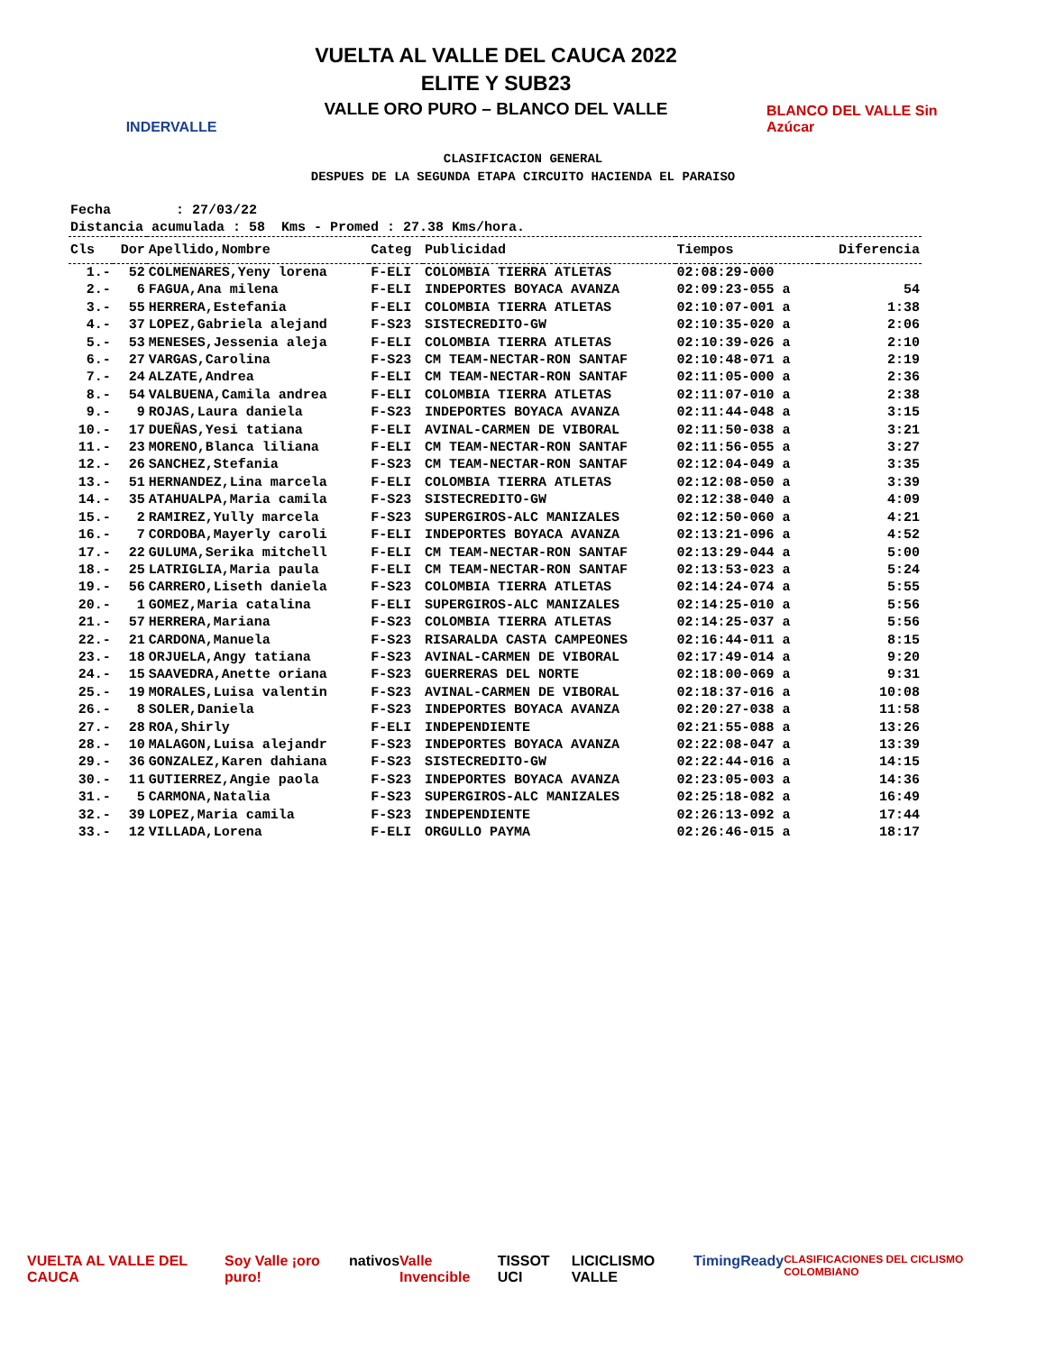INDERVALLE
VUELTA AL VALLE DEL CAUCA 2022
ELITE Y SUB23
VALLE ORO PURO – BLANCO DEL VALLE
BLANCO DEL VALLE Sin Azúcar
CLASIFICACION GENERAL
DESPUES DE LA SEGUNDA ETAPA CIRCUITO HACIENDA EL PARAISO
Fecha : 27/03/22 Distancia acumulada : 58 Kms - Promed : 27.38 Kms/hora.
| Cls | Dor | Apellido,Nombre | Categ | Publicidad | Tiempos | Diferencia |
| --- | --- | --- | --- | --- | --- | --- |
| 1.- | 52 | COLMENARES,Yeny lorena | F-ELI | COLOMBIA TIERRA ATLETAS | 02:08:29-000 | |
| 2.- | 6 | FAGUA,Ana milena | F-ELI | INDEPORTES BOYACA AVANZA | 02:09:23-055 a | 54 |
| 3.- | 55 | HERRERA,Estefania | F-ELI | COLOMBIA TIERRA ATLETAS | 02:10:07-001 a | 1:38 |
| 4.- | 37 | LOPEZ,Gabriela alejand | F-S23 | SISTECREDITO-GW | 02:10:35-020 a | 2:06 |
| 5.- | 53 | MENESES,Jessenia aleja | F-ELI | COLOMBIA TIERRA ATLETAS | 02:10:39-026 a | 2:10 |
| 6.- | 27 | VARGAS,Carolina | F-S23 | CM TEAM-NECTAR-RON SANTAF | 02:10:48-071 a | 2:19 |
| 7.- | 24 | ALZATE,Andrea | F-ELI | CM TEAM-NECTAR-RON SANTAF | 02:11:05-000 a | 2:36 |
| 8.- | 54 | VALBUENA,Camila andrea | F-ELI | COLOMBIA TIERRA ATLETAS | 02:11:07-010 a | 2:38 |
| 9.- | 9 | ROJAS,Laura daniela | F-S23 | INDEPORTES BOYACA AVANZA | 02:11:44-048 a | 3:15 |
| 10.- | 17 | DUEÑAS,Yesi tatiana | F-ELI | AVINAL-CARMEN DE VIBORAL | 02:11:50-038 a | 3:21 |
| 11.- | 23 | MORENO,Blanca liliana | F-ELI | CM TEAM-NECTAR-RON SANTAF | 02:11:56-055 a | 3:27 |
| 12.- | 26 | SANCHEZ,Stefania | F-S23 | CM TEAM-NECTAR-RON SANTAF | 02:12:04-049 a | 3:35 |
| 13.- | 51 | HERNANDEZ,Lina marcela | F-ELI | COLOMBIA TIERRA ATLETAS | 02:12:08-050 a | 3:39 |
| 14.- | 35 | ATAHUALPA,Maria camila | F-S23 | SISTECREDITO-GW | 02:12:38-040 a | 4:09 |
| 15.- | 2 | RAMIREZ,Yully marcela | F-S23 | SUPERGIROS-ALC MANIZALES | 02:12:50-060 a | 4:21 |
| 16.- | 7 | CORDOBA,Mayerly caroli | F-ELI | INDEPORTES BOYACA AVANZA | 02:13:21-096 a | 4:52 |
| 17.- | 22 | GULUMA,Serika mitchell | F-ELI | CM TEAM-NECTAR-RON SANTAF | 02:13:29-044 a | 5:00 |
| 18.- | 25 | LATRIGLIA,Maria paula | F-ELI | CM TEAM-NECTAR-RON SANTAF | 02:13:53-023 a | 5:24 |
| 19.- | 56 | CARRERO,Liseth daniela | F-S23 | COLOMBIA TIERRA ATLETAS | 02:14:24-074 a | 5:55 |
| 20.- | 1 | GOMEZ,Maria catalina | F-ELI | SUPERGIROS-ALC MANIZALES | 02:14:25-010 a | 5:56 |
| 21.- | 57 | HERRERA,Mariana | F-S23 | COLOMBIA TIERRA ATLETAS | 02:14:25-037 a | 5:56 |
| 22.- | 21 | CARDONA,Manuela | F-S23 | RISARALDA CASTA CAMPEONES | 02:16:44-011 a | 8:15 |
| 23.- | 18 | ORJUELA,Angy tatiana | F-S23 | AVINAL-CARMEN DE VIBORAL | 02:17:49-014 a | 9:20 |
| 24.- | 15 | SAAVEDRA,Anette oriana | F-S23 | GUERRERAS DEL NORTE | 02:18:00-069 a | 9:31 |
| 25.- | 19 | MORALES,Luisa valentin | F-S23 | AVINAL-CARMEN DE VIBORAL | 02:18:37-016 a | 10:08 |
| 26.- | 8 | SOLER,Daniela | F-S23 | INDEPORTES BOYACA AVANZA | 02:20:27-038 a | 11:58 |
| 27.- | 28 | ROA,Shirly | F-ELI | INDEPENDIENTE | 02:21:55-088 a | 13:26 |
| 28.- | 10 | MALAGON,Luisa alejandr | F-S23 | INDEPORTES BOYACA AVANZA | 02:22:08-047 a | 13:39 |
| 29.- | 36 | GONZALEZ,Karen dahiana | F-S23 | SISTECREDITO-GW | 02:22:44-016 a | 14:15 |
| 30.- | 11 | GUTIERREZ,Angie paola | F-S23 | INDEPORTES BOYACA AVANZA | 02:23:05-003 a | 14:36 |
| 31.- | 5 | CARMONA,Natalia | F-S23 | SUPERGIROS-ALC MANIZALES | 02:25:18-082 a | 16:49 |
| 32.- | 39 | LOPEZ,Maria camila | F-S23 | INDEPENDIENTE | 02:26:13-092 a | 17:44 |
| 33.- | 12 | VILLADA,Lorena | F-ELI | ORGULLO PAYMA | 02:26:46-015 a | 18:17 |
VUELTA AL VALLE DEL CAUCA Soy Valle ¡oro puro! nativos Valle Invencible TISSOT UCI LICICLISMO VALLE TimingReady CLASIFICACIONES DEL CICLISMO COLOMBIANO